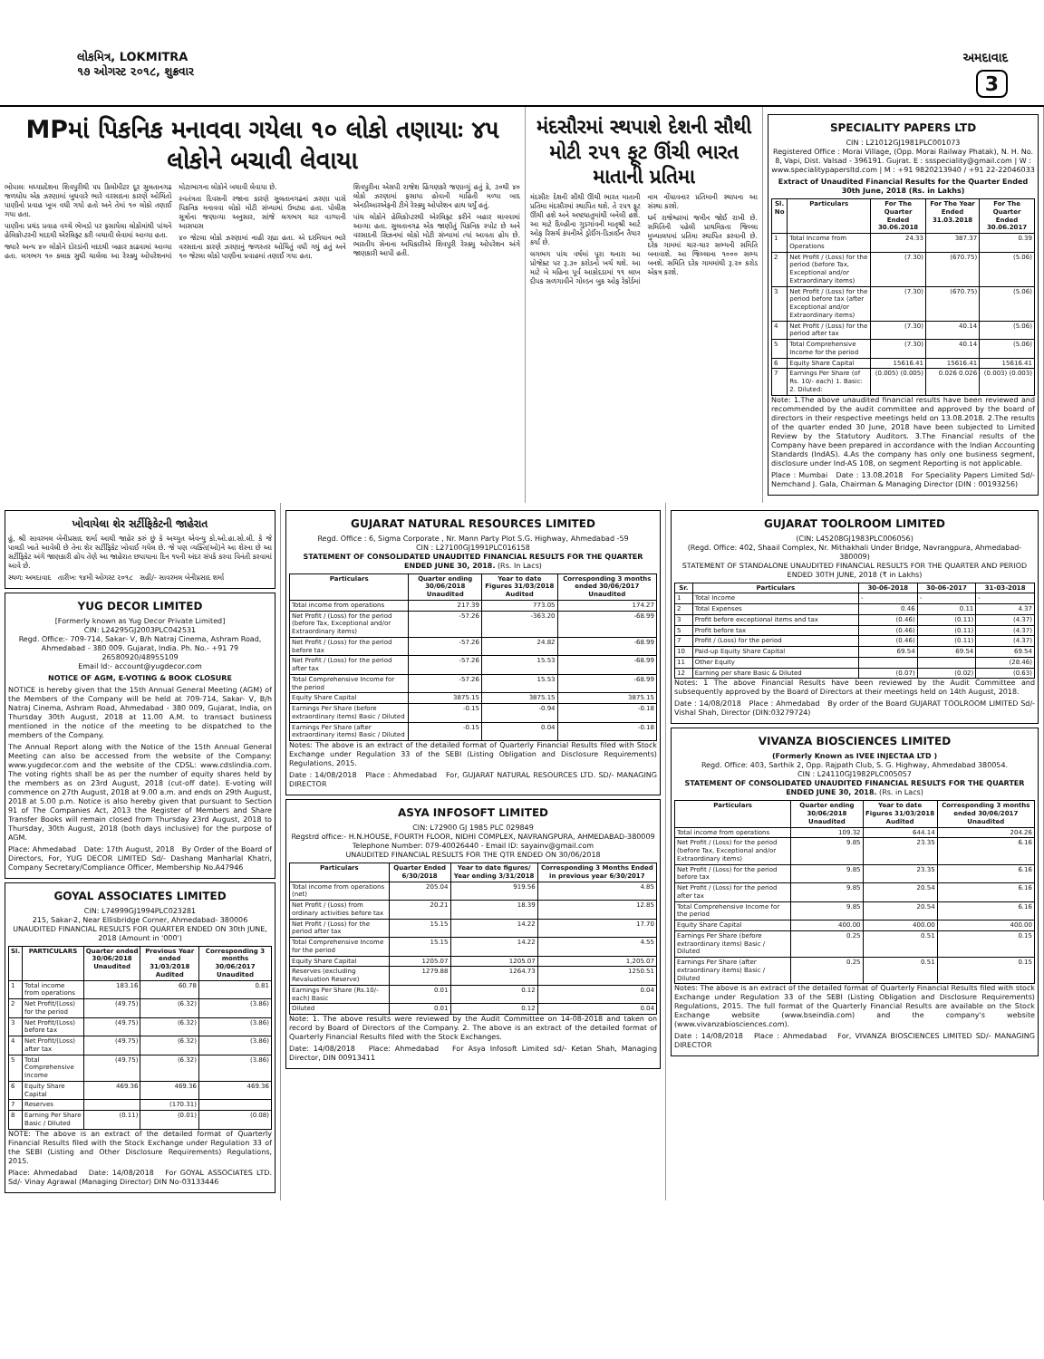લોકમિત્ર, LOKMITRA
૧૭ ઓગસ્ટ ૨૦૧૮, શુક્રવાર
અમદાવાદ
3
MPમાં પિકનિક મનાવવા ગયેલા ૧૦ લોકો તણાયાઃ ૪૫ લોકોને બચાવી લેવાયા
ભોપાલઃ મધ્યપ્રદેશના શિવપુરીથી ૫૫ કિલોમીટર દૂર સુલતાનગઢ જળધોધ એક ઝરણામાં બુધવારે ભારે વરસાદના કારણે ઓચિંતો પાણીનો પ્રવાહ ખૂબ વધી ગયો હતો અને તેમાં ૧૦ લોકો તણાઈ ગયા હતા.
પાણીના પ્રચંડ પ્રવાહ વચ્ચે ભેખડો પર ફસાયેલા લોકોમાંથી પાંચને હેલિકોપ્ટરની મદદથી એરલિફ્ટ કરી બચાવી લેવામાં આવ્યા હતા.
જ્યારે અન્ય ૪૦ લોકોને દોરડાંની મદદથી બહાર કાઢવામાં આવ્યા હતા. લગભગ ૧૦ કલાક સુધી ચાલેલા આ રેસ્ક્યુ ઓપરેશનમાં મોટાભાગના લોકોને બચાવી લેવાયા છે.
સ્વતંત્રતા દિવસની રજાના કારણે સુલતાનગઢનાં ઝરણા પાસે પિકનિક મનાવવા લોકો મોટી સંખ્યામાં ઉમટ્યા હતા. પોલીસ સૂત્રોના જણાવ્યા અનુસાર, સાંજે લગભગ ચાર વાગ્યાની આસપાસ
૪૦ જેટલા લોકો ઝરણામાં નાહી રહ્યા હતા. એ દરમિયાન ભારે વરસાદના કારણે ઝરણાનું જળસ્તર ઓચિંતું વધી ગયું હતું અને ૧૦ જેટલા લોકો પાણીના પ્રવાહમાં તણાઈ ગયા હતા.
શિવપુરીના એસપી રાજેશ હિંગણકરે જણાવ્યું હતું કે, ૩૦થી ૪૦ લોકો ઝરણામાં ફસાયા હોવાની માહિતી મળ્યા બાદ એનડીઆરએફની ટીમે રેસ્ક્યુ ઓપરેશન હાથ ધર્યું હતું.
પાંચ લોકોને હેલિકોપ્ટરથી એરલિફ્ટ કરીને બહાર લાવવામાં આવ્યા હતા. સુલતાનગઢ એક જાણીતું પિકનિક સ્પોટ છે અને વરસાદની સિઝનમાં લોકો મોટી સંખ્યામાં ત્યાં આવતા હોય છે. ભારતીય સેનાના અધિકારીએ શિવપુરી રેસ્ક્યુ ઓપરેશન અંગે જાણકારી આપી હતી.
મંદસૌરમાં સ્થપાશે દેશની સૌથી મોટી ૨૫૧ ફૂટ ઊંચી ભારત માતાની પ્રતિમા
મંદસૌરઃ દેશની સૌથી ઊંચી ભારત માતાની પ્રતિમા મંદસૌરમાં સ્થાપિત થશે. તે ૨૫૧ ફૂટ ઊંચી હશે અને અષ્ટધાતુમાંથી બનેલી હશે. આ માટે દિલ્હીના ગુડગાંવની માતૃશ્રી આર્ટ ઓફ રિસર્ચ કંપનીએ ડ્રોઈંગ-ડિઝાઈન તૈયાર કર્યાં છે.
લગભગ પાંચ વર્ષમાં પૂરા થનારા આ પ્રોજેક્ટ પર રૂ.૩૦ કરોડનો ખર્ચ થશે. આ માટે બે મહિના પૂર્વ આકોદડામાં ૧૧ લાખ દીપક સળગાવીને ગોલ્ડન બુક ઓફ રેકોર્ડમાં નામ નોંધાવનાર પ્રતિમાની સ્થાપના આ સંસ્થા કરશે.
ધર્મ રાજેશ્વરમાં જમીન જોઈ રાખી છે. સમિતિની પહેલી પ્રાથમિકતા જિલ્લા મુખ્યાલયમાં પ્રતિમા સ્થાપિત કરવાની છે. દરેક ગામમાં ચાર-ચાર સભ્યની સમિતિ બનાવાશે. આ જિલ્લાના ૧૦૦૦ સભ્ય બનશે. સમિતિ દરેક ગામમાંથી રૂ.૨૦ કરોડ એકત્ર કરશે.
SPECIALITY PAPERS LTD
CIN : L21012GJ1981PLC001073
Registered Office : Morai Village, (Opp. Morai Railway Phatak), N. H. No. 8, Vapi, Dist. Valsad - 396191. Gujrat. E : ssspeciality@gmail.com | W : www.specialitypapersltd.com | M : +91 9820213940 / +91 22-22046033
Extract of Unaudited Financial Results for the Quarter Ended 30th June, 2018 (Rs. in Lakhs)
| Sl. No | Particulars | For The Quarter Ended 30.06.2018 | For The Year Ended 31.03.2018 | For The Quarter Ended 30.06.2017 |
| --- | --- | --- | --- | --- |
| 1 | Total Income from Operations | 24.33 | 387.37 | 0.39 |
| 2 | Net Profit / (Loss) for the period (before Tax, Exceptional and/or Extraordinary items) | (7.30) | (670.75) | (5.06) |
| 3 | Net Profit / (Loss) for the period before tax (after Exceptional and/or Extraordinary items) | (7.30) | (670.75) | (5.06) |
| 4 | Net Profit / (Loss) for the period after tax | (7.30) | 40.14 | (5.06) |
| 5 | Total Comprehensive Income for the period | (7.30) | 40.14 | (5.06) |
| 6 | Equity Share Capital | 15616.41 | 15616.41 | 15616.41 |
| 7 | Earnings Per Share (of Rs. 10/- each) 1. Basic: 2. Diluted: | (0.005) (0.005) | 0.026 0.026 | (0.003) (0.003) |
Note: 1.The above unaudited financial results have been reviewed and recommended by the audit committee and approved by the board of directors in their respective meetings held on 13.08.2018. 2.The results of the quarter ended 30 June, 2018 have been subjected to Limited Review by the Statutory Auditors. 3.The Financial results of the Company have been prepared in accordance with the Indian Accounting Standards (IndAS). 4.As the company has only one business segment, disclosure under Ind-AS 108, on segment Reporting is not applicable.
Place : Mumbai Date : 13.08.2018 For Speciality Papers Limited Sd/- Nemchand J. Gala, Chairman & Managing Director (DIN : 00193256)
ખોવાયેલા શેર સર્ટીફિકેટની જાહેરાત
હું, શ્રી સાવરમલ બેનીપ્રસાદ શર્મા આથી જાહેર કરું છું કે અચ્યુત એવન્યુ કો.ઓ.હા.સો.લી. કે જે પાલડી ખાતે આવેલી છે તેના શેર સર્ટીફિકેટ ખોવાઈ ગયેલ છે. જે પણ વ્યક્તિ(ઓ)ને આ શેરના છે આ સર્ટીફિકેટ અંગે જાણકારી હોય તેણે આ જાહેરાત છપાયાના દિન ૧૫ની અંદર સંપર્ક કરવા વિનંતી કરવામાં આવે છે.
સ્થળઃ અમદાવાદ તારીખઃ ૧૪મી ઓગસ્ટ ૨૦૧૮ સહી/- સાવરમલ બેનીપ્રસાદ શર્મા
YUG DECOR LIMITED
[Formerly known as Yug Decor Private Limited]
CIN: L24295GJ2003PLC042531
Regd. Office:- 709-714, Sakar- V, B/h Natraj Cinema, Ashram Road, Ahmedabad - 380 009. Gujarat, India. Ph. No.- +91 79 26580920/48955109
Email Id:- account@yugdecor.com
NOTICE OF AGM, E-VOTING & BOOK CLOSURE
NOTICE is hereby given that the 15th Annual General Meeting (AGM) of the Members of the Company will be held at 709-714, Sakar- V, B/h Natraj Cinema, Ashram Road, Ahmedabad - 380 009, Gujarat, India, on Thursday 30th August, 2018 at 11.00 A.M. to transact business mentioned in the notice of the meeting to be dispatched to the members of the Company.
The Annual Report along with the Notice of the 15th Annual General Meeting can also be accessed from the website of the Company: www.yugdecor.com and the website of the CDSL: www.cdslindia.com. The voting rights shall be as per the number of equity shares held by the members as on 23rd August, 2018 (cut-off date). E-voting will commence on 27th August, 2018 at 9.00 a.m. and ends on 29th August, 2018 at 5.00 p.m. Notice is also hereby given that pursuant to Section 91 of The Companies Act, 2013 the Register of Members and Share Transfer Books will remain closed from Thursday 23rd August, 2018 to Thursday, 30th August, 2018 (both days inclusive) for the purpose of AGM.
Place: Ahmedabad Date: 17th August, 2018 By Order of the Board of Directors, For, YUG DECOR LIMITED Sd/- Dashang Manharlal Khatri, Company Secretary/Compliance Officer, Membership No.A47946
GOYAL ASSOCIATES LIMITED
CIN: L74999GJ1994PLC023281
215, Sakar-2, Near Ellisbridge Corner, Ahmedabad- 380006
UNAUDITED FINANCIAL RESULTS FOR QUARTER ENDED ON 30th JUNE, 2018 (Amount in '000')
| Sl. | PARTICULARS | Quarter ended 30/06/2018 Unaudited | Previous Year ended 31/03/2018 Audited | Corresponding 3 months 30/06/2017 Unaudited |
| --- | --- | --- | --- | --- |
| 1 | Total income from operations | 183.16 | 60.78 | 0.81 |
| 2 | Net Profit/(Loss) for the period | (49.75) | (6.32) | (3.86) |
| 3 | Net Profit/(Loss) before tax | (49.75) | (6.32) | (3.86) |
| 4 | Net Profit/(Loss) after tax | (49.75) | (6.32) | (3.86) |
| 5 | Total Comprehensive Income | (49.75) | (6.32) | (3.86) |
| 6 | Equity Share Capital | 469.36 | 469.36 | 469.36 |
| 7 | Reserves | | (170.31) | |
| 8 | Earning Per Share Basic / Diluted | (0.11) | (0.01) | (0.08) |
NOTE: The above is an extract of the detailed format of Quarterly Financial Results filed with the Stock Exchange under Regulation 33 of the SEBI (Listing and Other Disclosure Requirements) Regulations, 2015.
Place: Ahmedabad Date: 14/08/2018 For GOYAL ASSOCIATES LTD. Sd/- Vinay Agrawal (Managing Director) DIN No-03133446
GUJARAT NATURAL RESOURCES LIMITED
Regd. Office : 6, Sigma Corporate , Nr. Mann Party Plot S.G. Highway, Ahmedabad -59
CIN : L27100GJ1991PLC016158
STATEMENT OF CONSOLIDATED UNAUDITED FINANCIAL RESULTS FOR THE QUARTER ENDED JUNE 30, 2018. (Rs. In Lacs)
| Particulars | Quarter ending 30/06/2018 Unaudited | Year to date Figures 31/03/2018 Audited | Corresponding 3 months ended 30/06/2017 Unaudited |
| --- | --- | --- | --- |
| Total income from operations | 217.39 | 773.05 | 174.27 |
| Net Profit / (Loss) for the period (before Tax, Exceptional and/or Extraordinary items) | -57.26 | -363.20 | -68.99 |
| Net Profit / (Loss) for the period before tax | -57.26 | 24.82 | -68.99 |
| Net Profit / (Loss) for the period after tax | -57.26 | 15.53 | -68.99 |
| Total Comprehensive Income for the period | -57.26 | 15.53 | -68.99 |
| Equity Share Capital | 3875.15 | 3875.15 | 3875.15 |
| Earnings Per Share (before extraordinary items) Basic / Diluted | -0.15 | -0.94 | -0.18 |
| Earnings Per Share (after extraordinary items) Basic / Diluted | -0.15 | 0.04 | -0.18 |
Notes: The above is an extract of the detailed format of Quarterly Financial Results filed with Stock Exchange under Regulation 33 of the SEBI (Listing Obligation and Disclosure Requirements) Regulations, 2015.
Date : 14/08/2018 Place : Ahmedabad For, GUJARAT NATURAL RESOURCES LTD. SD/- MANAGING DIRECTOR
ASYA INFOSOFT LIMITED
CIN: L72900 GJ 1985 PLC 029849
Regstrd office:- H.N.HOUSE, FOURTH FLOOR, NIDHI COMPLEX, NAVRANGPURA, AHMEDABAD-380009
Telephone Number: 079-40026440 - Email ID: sayainv@gmail.com
UNAUDITED FINANCIAL RESULTS FOR THE QTR ENDED ON 30/06/2018
| Particulars | Quarter Ended 6/30/2018 | Year to date figures/ Year ending 3/31/2018 | Corresponding 3 Months Ended in previous year 6/30/2017 |
| --- | --- | --- | --- |
| Total income from operations (net) | 205.04 | 919.56 | 4.85 |
| Net Profit / (Loss) from ordinary activities before tax | 20.21 | 18.39 | 12.85 |
| Net Profit / (Loss) for the period after tax | 15.15 | 14.22 | 17.70 |
| Total Comprehensive Income for the period | 15.15 | 14.22 | 4.55 |
| Equity Share Capital | 1205.07 | 1205.07 | 1,205.07 |
| Reserves (excluding Revaluation Reserve) | 1279.88 | 1264.73 | 1250.51 |
| Earnings Per Share (Rs.10/- each) Basic | 0.01 | 0.12 | 0.04 |
| Diluted | 0.01 | 0.12 | 0.04 |
Note: 1. The above results were reviewed by the Audit Committee on 14-08-2018 and taken on record by Board of Directors of the Company. 2. The above is an extract of the detailed format of Quarterly Financial Results filed with the Stock Exchanges.
Date: 14/08/2018 Place: Ahmedabad For Asya Infosoft Limited sd/- Ketan Shah, Managing Director, DIN 00913411
GUJARAT TOOLROOM LIMITED
(CIN: L45208GJ1983PLC006056)
(Regd. Office: 402, Shaail Complex, Nr. Mithakhali Under Bridge, Navrangpura, Ahmedabad-380009)
STATEMENT OF STANDALONE UNAUDITED FINANCIAL RESULTS FOR THE QUARTER AND PERIOD ENDED 30TH JUNE, 2018 (₹ in Lakhs)
| Sr. | Particulars | 30-06-2018 | 30-06-2017 | 31-03-2018 |
| --- | --- | --- | --- | --- |
| 1 | Total Income | - | - | - |
| 2 | Total Expenses | 0.46 | 0.11 | 4.37 |
| 3 | Profit before exceptional items and tax | (0.46) | (0.11) | (4.37) |
| 5 | Profit before tax | (0.46) | (0.11) | (4.37) |
| 7 | Profit / (Loss) for the period | (0.46) | (0.11) | (4.37) |
| 10 | Paid-up Equity Share Capital | 69.54 | 69.54 | 69.54 |
| 11 | Other Equity | | | (28.46) |
| 12 | Earning per share Basic & Diluted | (0.07) | (0.02) | (0.63) |
Notes: 1 The above Financial Results have been reviewed by the Audit Committee and subsequently approved by the Board of Directors at their meetings held on 14th August, 2018.
Date : 14/08/2018 Place : Ahmedabad By order of the Board GUJARAT TOOLROOM LIMITED Sd/- Vishal Shah, Director (DIN:03279724)
VIVANZA BIOSCIENCES LIMITED
(Formerly Known as IVEE INJECTAA LTD )
Regd. Office: 403, Sarthik 2, Opp. Rajpath Club, S. G. Highway, Ahmedabad 380054.
CIN : L24110GJ1982PLC005057
STATEMENT OF CONSOLIDATED UNAUDITED FINANCIAL RESULTS FOR THE QUARTER ENDED JUNE 30, 2018. (Rs. in Lacs)
| Particulars | Quarter ending 30/06/2018 Unaudited | Year to date Figures 31/03/2018 Audited | Corresponding 3 months ended 30/06/2017 Unaudited |
| --- | --- | --- | --- |
| Total income from operations | 109.32 | 644.14 | 204.26 |
| Net Profit / (Loss) for the period (before Tax, Exceptional and/or Extraordinary items) | 9.85 | 23.35 | 6.16 |
| Net Profit / (Loss) for the period before tax | 9.85 | 23.35 | 6.16 |
| Net Profit / (Loss) for the period after tax | 9.85 | 20.54 | 6.16 |
| Total Comprehensive Income for the period | 9.85 | 20.54 | 6.16 |
| Equity Share Capital | 400.00 | 400.00 | 400.00 |
| Earnings Per Share (before extraordinary items) Basic / Diluted | 0.25 | 0.51 | 0.15 |
| Earnings Per Share (after extraordinary items) Basic / Diluted | 0.25 | 0.51 | 0.15 |
Notes: The above is an extract of the detailed format of Quarterly Financial Results filed with stock Exchange under Regulation 33 of the SEBI (Listing Obligation and Disclosure Requirements) Regulations, 2015. The full format of the Quarterly Financial Results are available on the Stock Exchange website (www.bseindia.com) and the company's website (www.vivanzabiosciences.com).
Date : 14/08/2018 Place : Ahmedabad For, VIVANZA BIOSCIENCES LIMITED SD/- MANAGING DIRECTOR